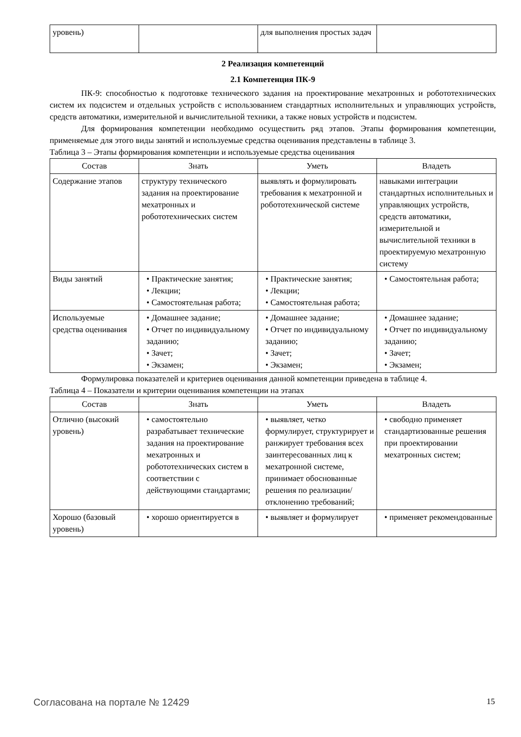| уровень) | | для выполнения простых задач | |
2 Реализация компетенций
2.1 Компетенция ПК-9
ПК-9: способностью к подготовке технического задания на проектирование мехатронных и робототехнических систем их подсистем и отдельных устройств с использованием стандартных исполнительных и управляющих устройств, средств автоматики, измерительной и вычислительной техники, а также новых устройств и подсистем.
Для формирования компетенции необходимо осуществить ряд этапов. Этапы формирования компетенции, применяемые для этого виды занятий и используемые средства оценивания представлены в таблице 3.
Таблица 3 – Этапы формирования компетенции и используемые средства оценивания
| Состав | Знать | Уметь | Владеть |
| --- | --- | --- | --- |
| Содержание этапов | структуру технического задания на проектирование мехатронных и робототехнических систем | выявлять и формулировать требования к мехатронной и робототехнической системе | навыками интеграции стандартных исполнительных и управляющих устройств, средств автоматики, измерительной и вычислительной техники в проектируемую мехатронную систему |
| Виды занятий | • Практические занятия; • Лекции; • Самостоятельная работа; | • Практические занятия; • Лекции; • Самостоятельная работа; | • Самостоятельная работа; |
| Используемые средства оценивания | • Домашнее задание; • Отчет по индивидуальному заданию; • Зачет; • Экзамен; | • Домашнее задание; • Отчет по индивидуальному заданию; • Зачет; • Экзамен; | • Домашнее задание; • Отчет по индивидуальному заданию; • Зачет; • Экзамен; |
Формулировка показателей и критериев оценивания данной компетенции приведена в таблице 4.
Таблица 4 – Показатели и критерии оценивания компетенции на этапах
| Состав | Знать | Уметь | Владеть |
| --- | --- | --- | --- |
| Отлично (высокий уровень) | • самостоятельно разрабатывает технические задания на проектирование мехатронных и робототехнических систем в соответствии с действующими стандартами; | • выявляет, четко формулирует, структурирует и ранжирует требования всех заинтересованных лиц к мехатронной системе, принимает обоснованные решения по реализации/отклонению требований; | • свободно применяет стандартизованные решения при проектировании мехатронных систем; |
| Хорошо (базовый уровень) | • хорошо ориентируется в | • выявляет и формулирует | • применяет рекомендованные |
Согласована на портале № 12429 15